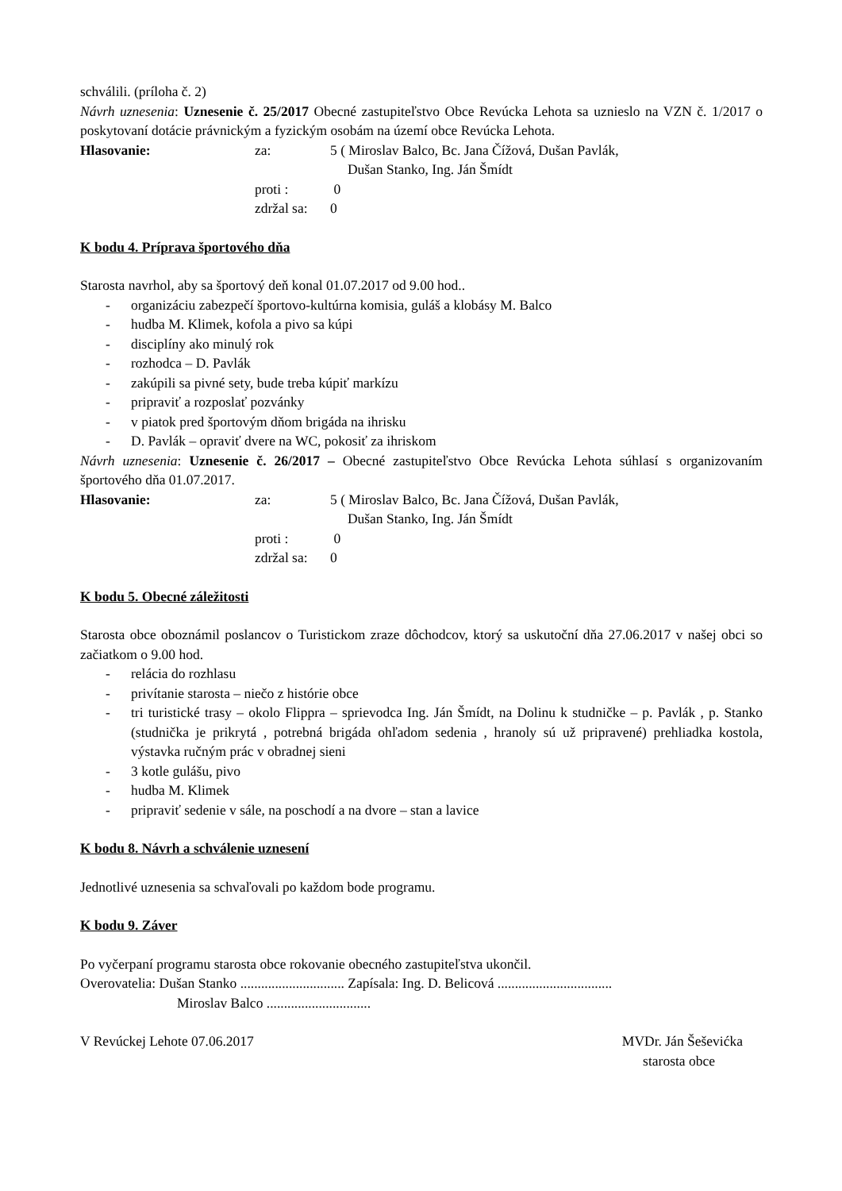schválili. (príloha č. 2)
Návrh uznesenia: Uznesenie č. 25/2017 Obecné zastupiteľstvo Obce Revúcka Lehota sa uznieslo na VZN č. 1/2017 o poskytovaní dotácie právnickým a fyzickým osobám na území obce Revúcka Lehota.
Hlasovanie: za: 5 ( Miroslav Balco, Bc. Jana Čížová, Dušan Pavlák,
Dušan Stanko, Ing. Ján Šmídt proti : 0 zdržal sa: 0
K bodu 4. Príprava športového dňa
Starosta navrhol, aby sa športový deň konal 01.07.2017 od 9.00 hod..
- organizáciu zabezpečí športovo-kultúrna komisia, guláš a klobásy M. Balco
- hudba M. Klimek, kofola a pivo sa kúpi
- disciplíny ako minulý rok
- rozhodca – D. Pavlák
- zakúpili sa pivné sety, bude treba kúpiť markízu
- pripraviť a rozposlať pozvánky
- v piatok pred športovým dňom brigáda na ihrisku
- D. Pavlák – opraviť dvere na WC, pokosiť za ihriskom
Návrh uznesenia: Uznesenie č. 26/2017 – Obecné zastupiteľstvo Obce Revúcka Lehota súhlasí s organizovaním športového dňa 01.07.2017.
Hlasovanie: za: 5 ( Miroslav Balco, Bc. Jana Čížová, Dušan Pavlák,
Dušan Stanko, Ing. Ján Šmídt proti : 0 zdržal sa: 0
K bodu 5. Obecné záležitosti
Starosta obce oboznámil poslancov o Turistickom zraze dôchodcov, ktorý sa uskutoční dňa 27.06.2017 v našej obci so začiatkom o 9.00 hod.
- relácia do rozhlasu
- privítanie starosta – niečo z histórie obce
- tri turistické trasy – okolo Flippra – sprievodca Ing. Ján Šmídt, na Dolinu k studničke – p. Pavlák , p. Stanko (studnička je prikrytá , potrebná brigáda ohľadom sedenia , hranoly sú už pripravené) prehliadka kostola, výstavka ručným prác v obradnej sieni
- 3 kotle gulášu, pivo
- hudba M. Klimek
- pripraviť sedenie v sále, na poschodí a na dvore – stan a lavice
K bodu 8. Návrh a schválenie uznesení
Jednotlivé uznesenia sa schvaľovali po každom bode programu.
K bodu 9. Záver
Po vyčerpaní programu starosta obce rokovanie obecného zastupiteľstva ukončil.
Overovatelia: Dušan Stanko .............................. Zapísala: Ing. D. Belicová .................................
Miroslav Balco ..............................
V Revúckej Lehote 07.06.2017 MVDr. Ján Šešević­ka
starosta obce